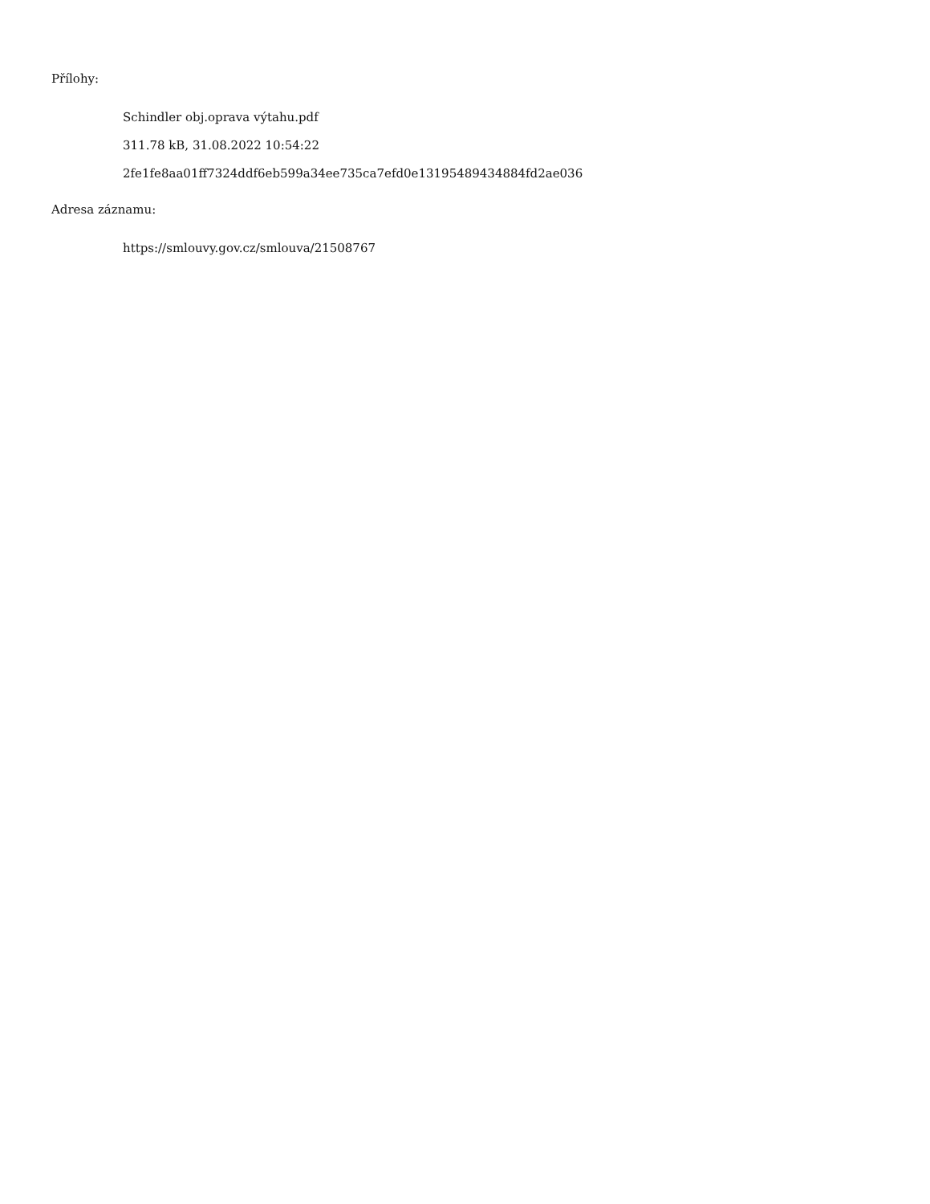Přílohy:
Schindler obj.oprava výtahu.pdf
311.78 kB, 31.08.2022 10:54:22
2fe1fe8aa01ff7324ddf6eb599a34ee735ca7efd0e13195489434884fd2ae036
Adresa záznamu:
https://smlouvy.gov.cz/smlouva/21508767